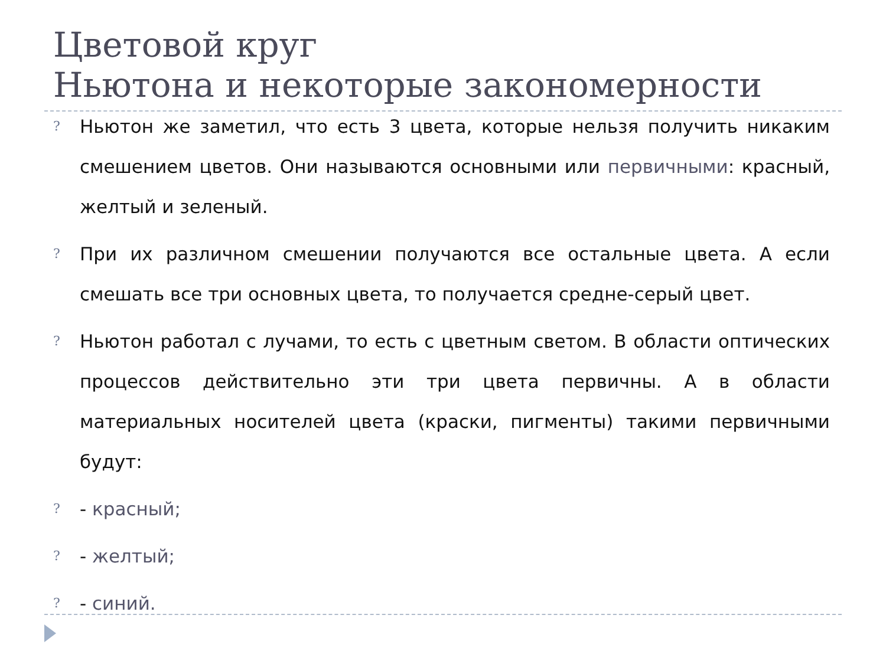Цветовой круг
Ньютона и некоторые закономерности
? Ньютон же заметил, что есть 3 цвета, которые нельзя получить никаким смешением цветов. Они называются основными или первичными: красный, желтый и зеленый.
? При их различном смешении получаются все остальные цвета. А если смешать все три основных цвета, то получается средне-серый цвет.
? Ньютон работал с лучами, то есть с цветным светом. В области оптических процессов действительно эти три цвета первичны. А в области материальных носителей цвета (краски, пигменты) такими первичными будут:
? - красный;
? - желтый;
? - синий.